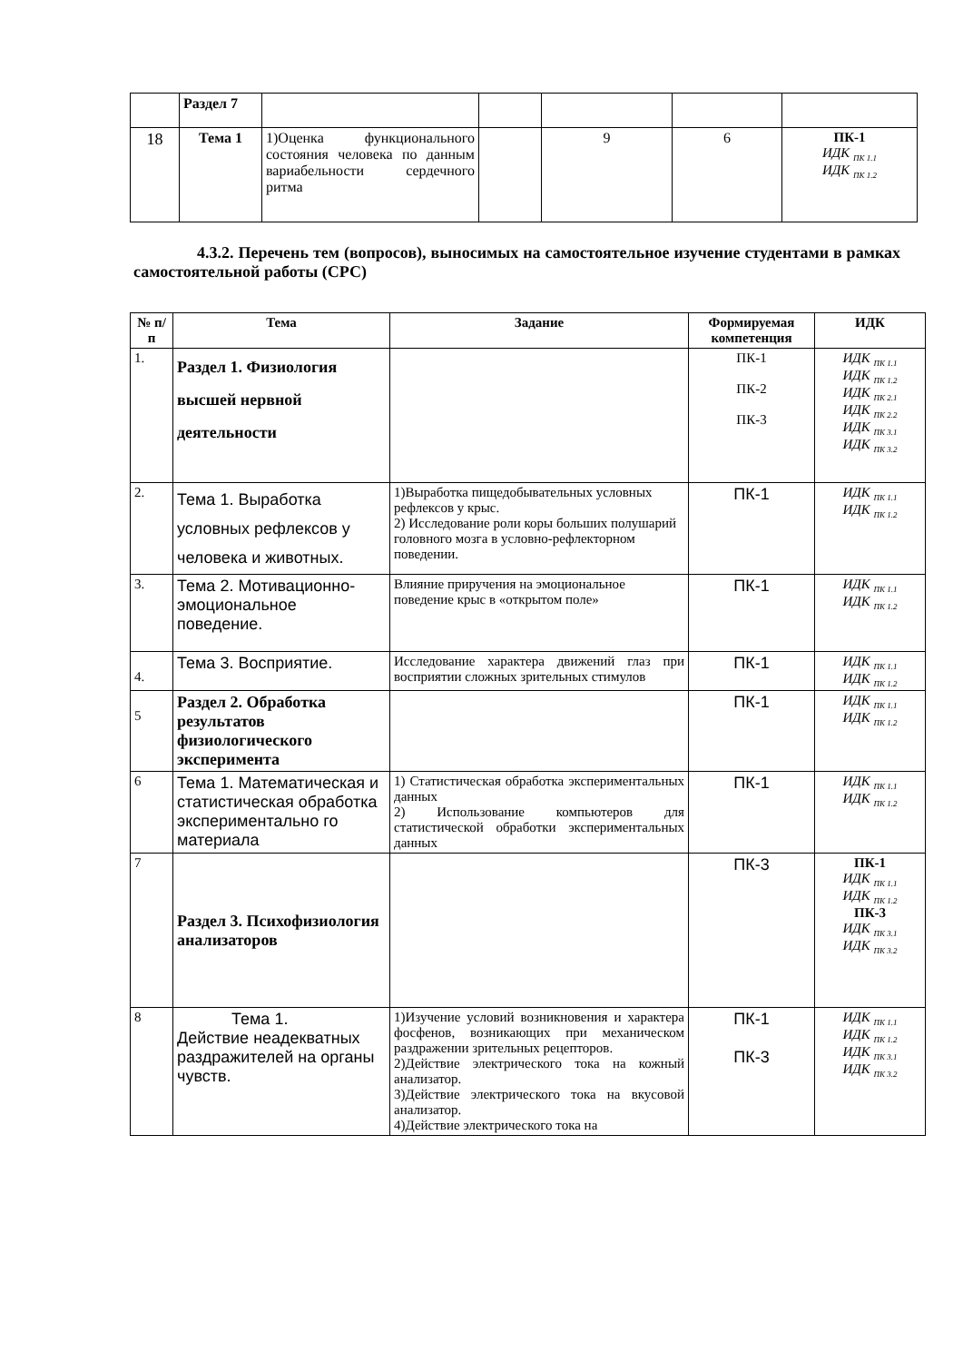| | Раздел 7 | | | | | |
| 18 | Тема 1 | 1)Оценка функционального состояния человека по данным вариабельности сердечного ритма | | 9 | 6 | ПК-1 ИДК <sub>ПК 1.1</sub> ИДК <sub>ПК 1.2</sub> |
4.3.2. Перечень тем (вопросов), выносимых на самостоятельное изучение студентами в рамках самостоятельной работы (СРС)
| № п/п | Тема | Задание | Формируемая компетенция | ИДК |
| --- | --- | --- | --- | --- |
| 1. | Раздел 1. Физиология высшей нервной деятельности | | ПК-1 ПК-2 ПК-3 | ИДК <sub>ПК 1.1</sub> ИДК <sub>ПК 1.2</sub> ИДК <sub>ПК 2.1</sub> ИДК <sub>ПК 2.2</sub> ИДК <sub>ПК 3.1</sub> ИДК <sub>ПК 3.2</sub> |
| 2. | Тема 1. Выработка условных рефлексов у человека и животных. | 1)Выработка пищедобывательных условных рефлексов у крыс. 2) Исследование роли коры больших полушарий головного мозга в условно-рефлекторном поведении. | ПК-1 | ИДК <sub>ПК 1.1</sub> ИДК <sub>ПК 1.2</sub> |
| 3. | Тема 2. Мотивационно-эмоциональное поведение. | Влияние приручения на эмоциональное поведение крыс в «открытом поле» | ПК-1 | ИДК <sub>ПК 1.1</sub> ИДК <sub>ПК 1.2</sub> |
| 4. | Тема 3. Восприятие. | Исследование характера движений глаз при восприятии сложных зрительных стимулов | ПК-1 | ИДК <sub>ПК 1.1</sub> ИДК <sub>ПК 1.2</sub> |
| 5 | Раздел 2. Обработка результатов физиологического эксперимента | | ПК-1 | ИДК <sub>ПК 1.1</sub> ИДК <sub>ПК 1.2</sub> |
| 6 | Тема 1. Математическая и статистическая обработка экспериментально го материала | 1) Статистическая обработка экспериментальных данных 2) Использование компьютеров для статистической обработки экспериментальных данных | ПК-1 | ИДК <sub>ПК 1.1</sub> ИДК <sub>ПК 1.2</sub> |
| 7 | Раздел 3. Психофизиология анализаторов | | ПК-3 | ПК-1 ИДК <sub>ПК 1.1</sub> ИДК <sub>ПК 1.2</sub> ПК-3 ИДК <sub>ПК 3.1</sub> ИДК <sub>ПК 3.2</sub> |
| 8 | Тема 1. Действие неадекватных раздражителей на органы чувств. | 1)Изучение условий возникновения и характера фосфенов, возникающих при механическом раздражении зрительных рецепторов. 2)Действие электрического тока на кожный анализатор. 3)Действие электрического тока на вкусовой анализатор. 4)Действие электрического тока на | ПК-1 ПК-3 | ИДК <sub>ПК 1.1</sub> ИДК <sub>ПК 1.2</sub> ИДК <sub>ПК 3.1</sub> ИДК <sub>ПК 3.2</sub> |